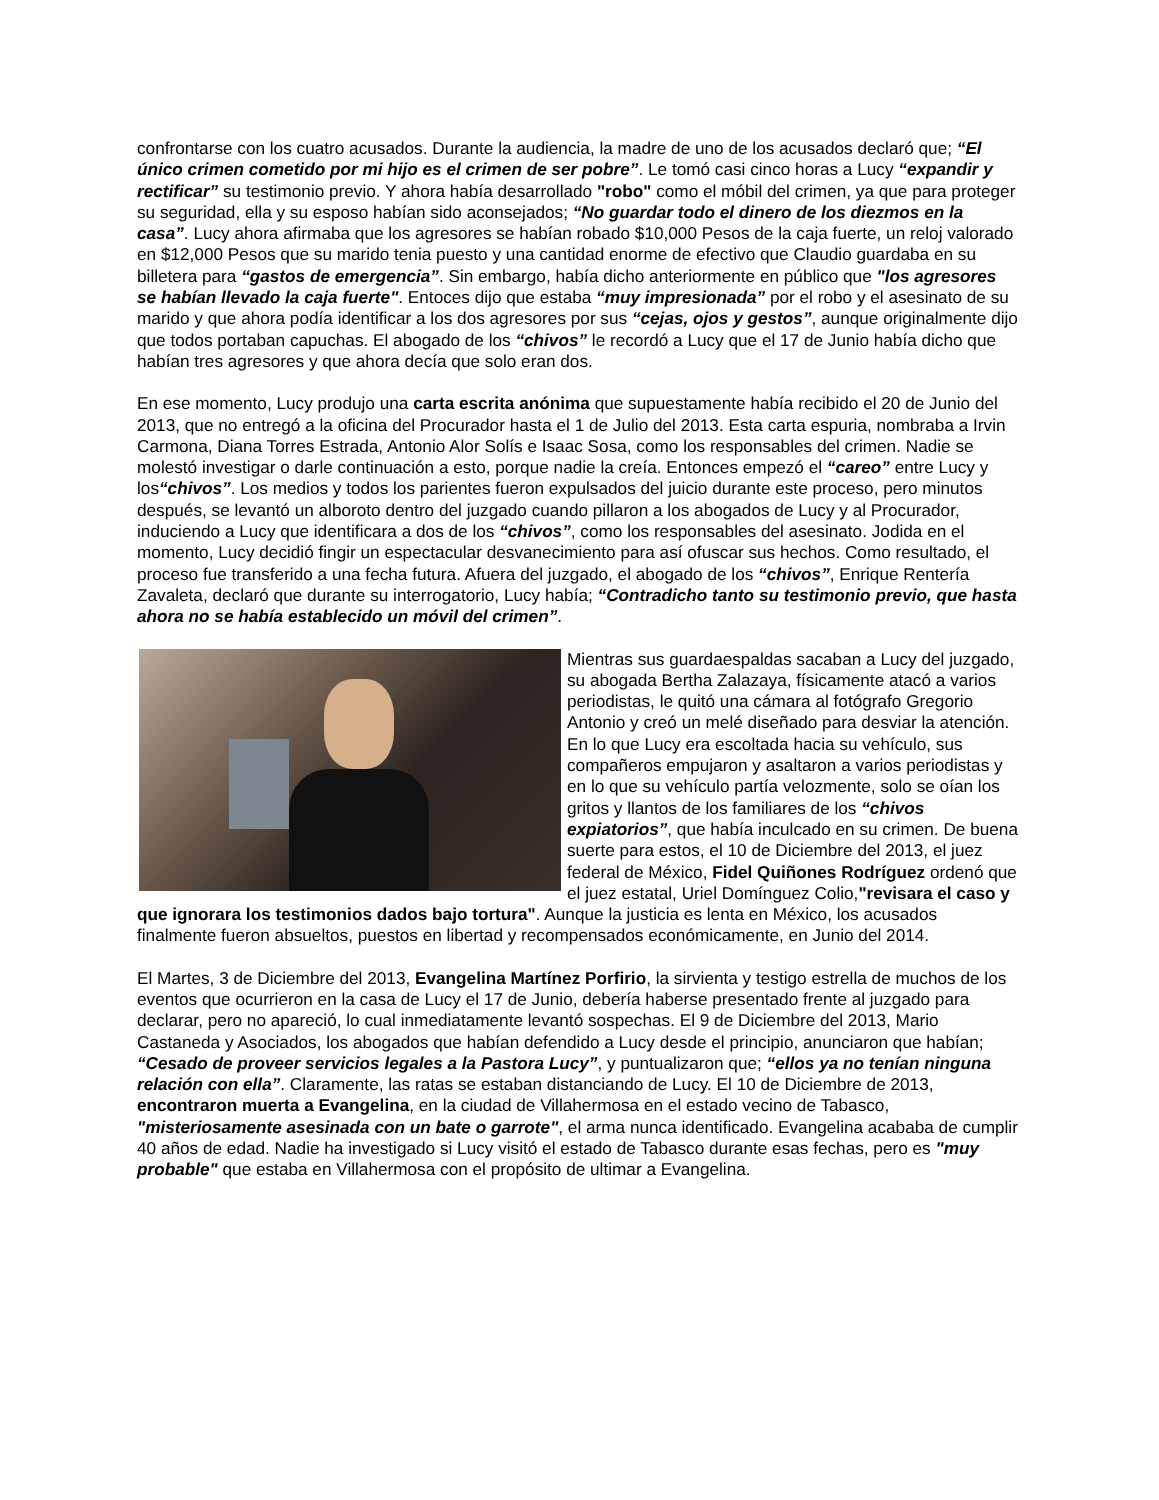confrontarse con los cuatro acusados. Durante la audiencia, la madre de uno de los acusados declaró que; “El único crimen cometido por mi hijo es el crimen de ser pobre”. Le tomó casi cinco horas a Lucy “expandir y rectificar” su testimonio previo. Y ahora había desarrollado "robo" como el móbil del crimen, ya que para proteger su seguridad, ella y su esposo habían sido aconsejados; “No guardar todo el dinero de los diezmos en la casa”. Lucy ahora afirmaba que los agresores se habían robado $10,000 Pesos de la caja fuerte, un reloj valorado en $12,000 Pesos que su marido tenia puesto y una cantidad enorme de efectivo que Claudio guardaba en su billetera para “gastos de emergencia”. Sin embargo, había dicho anteriormente en público que "los agresores se habían llevado la caja fuerte". Entoces dijo que estaba “muy impresionada” por el robo y el asesinato de su marido y que ahora podía identificar a los dos agresores por sus “cejas, ojos y gestos”, aunque originalmente dijo que todos portaban capuchas. El abogado de los “chivos” le recordó a Lucy que el 17 de Junio había dicho que habían tres agresores y que ahora decía que solo eran dos.
En ese momento, Lucy produjo una carta escrita anónima que supuestamente había recibido el 20 de Junio del 2013, que no entregó a la oficina del Procurador hasta el 1 de Julio del 2013. Esta carta espuria, nombraba a Irvin Carmona, Diana Torres Estrada, Antonio Alor Solís e Isaac Sosa, como los responsables del crimen. Nadie se molestó investigar o darle continuación a esto, porque nadie la creía. Entonces empezó el “careo” entre Lucy y los“chivos”. Los medios y todos los parientes fueron expulsados del juicio durante este proceso, pero minutos después, se levantó un alboroto dentro del juzgado cuando pillaron a los abogados de Lucy y al Procurador, induciendo a Lucy que identificara a dos de los “chivos”, como los responsables del asesinato. Jodida en el momento, Lucy decidió fingir un espectacular desvanecimiento para así ofuscar sus hechos. Como resultado, el proceso fue transferido a una fecha futura. Afuera del juzgado, el abogado de los “chivos”, Enrique Rentería Zavaleta, declaró que durante su interrogatorio, Lucy había; “Contradicho tanto su testimonio previo, que hasta ahora no se había establecido un móvil del crimen”.
Mientras sus guardaespaldas sacaban a Lucy del juzgado, su abogada Bertha Zalazaya, físicamente atacó a varios periodistas, le quitó una cámara al fotógrafo Gregorio Antonio y creó un melé diseñado para desviar la atención. En lo que Lucy era escoltada hacia su vehículo, sus compañeros empujaron y asaltaron a varios periodistas y en lo que su vehículo partía velozmente, solo se oían los gritos y llantos de los familiares de los “chivos expiatorios”, que había inculcado en su crimen. De buena suerte para estos, el 10 de Diciembre del 2013, el juez federal de México, Fidel Quiñones Rodríguez ordenó que el juez estatal, Uriel Domínguez Colio,"revisara el caso y que ignorara los testimonios dados bajo tortura". Aunque la justicia es lenta en México, los acusados finalmente fueron absueltos, puestos en libertad y recompensados económicamente, en Junio del 2014.
El Martes, 3 de Diciembre del 2013, Evangelina Martínez Porfirio, la sirvienta y testigo estrella de muchos de los eventos que ocurrieron en la casa de Lucy el 17 de Junio, debería haberse presentado frente al juzgado para declarar, pero no apareció, lo cual inmediatamente levantó sospechas. El 9 de Diciembre del 2013, Mario Castaneda y Asociados, los abogados que habían defendido a Lucy desde el principio, anunciaron que habían; “Cesado de proveer servicios legales a la Pastora Lucy”, y puntualizaron que; “ellos ya no tenían ninguna relación con ella”. Claramente, las ratas se estaban distanciando de Lucy. El 10 de Diciembre de 2013, encontraron muerta a Evangelina, en la ciudad de Villahermosa en el estado vecino de Tabasco, "misteriosamente asesinada con un bate o garrote", el arma nunca identificado. Evangelina acababa de cumplir 40 años de edad. Nadie ha investigado si Lucy visitó el estado de Tabasco durante esas fechas, pero es "muy probable" que estaba en Villahermosa con el propósito de ultimar a Evangelina.